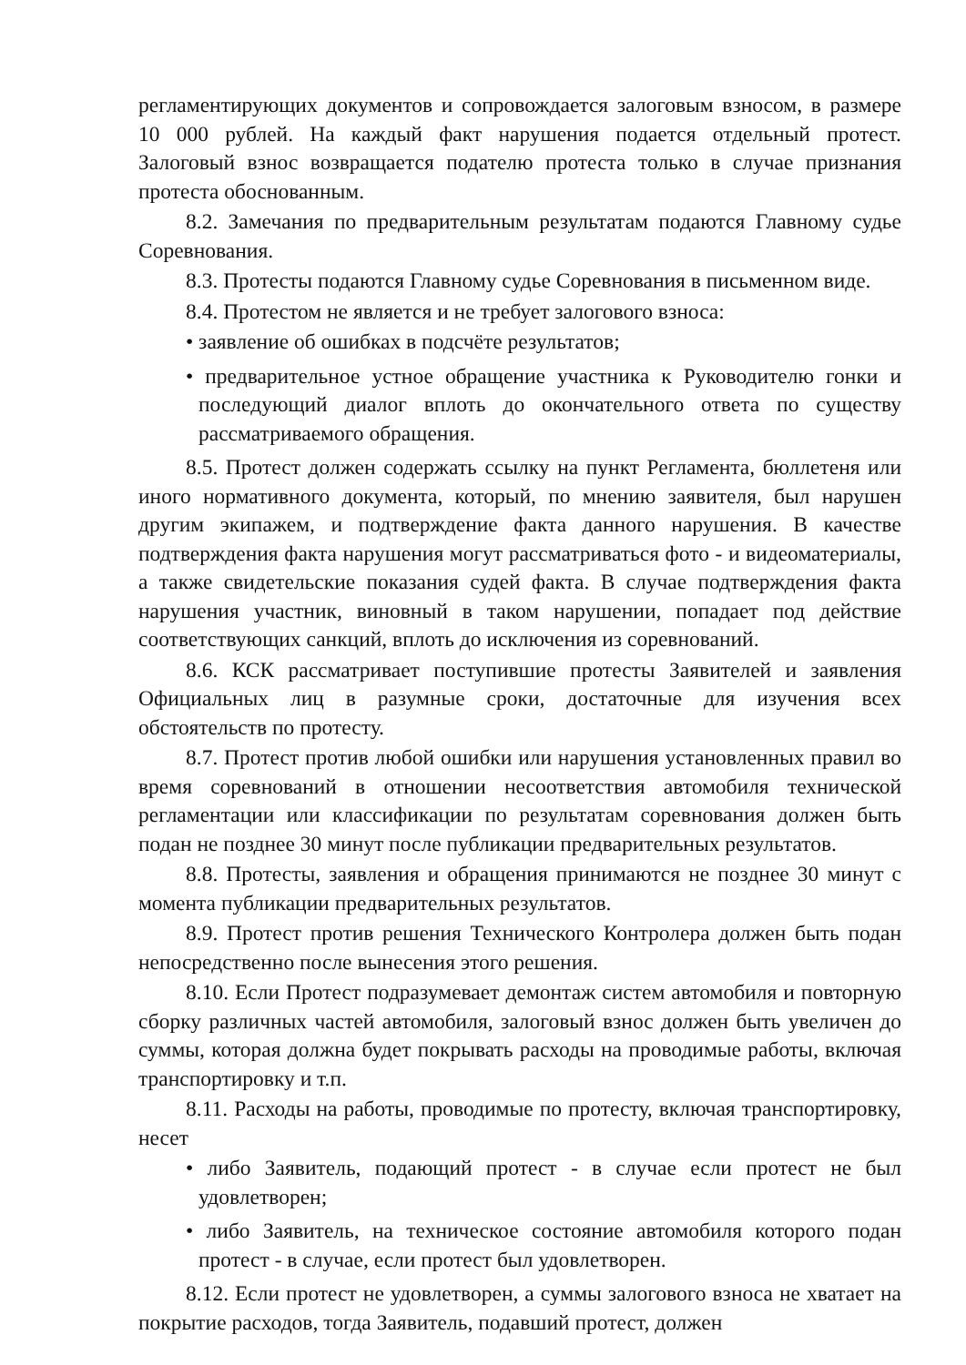регламентирующих документов и сопровождается залоговым взносом, в размере 10 000 рублей. На каждый факт нарушения подается отдельный протест. Залоговый взнос возвращается подателю протеста только в случае признания протеста обоснованным.
8.2. Замечания по предварительным результатам подаются Главному судье Соревнования.
8.3. Протесты подаются Главному судье Соревнования в письменном виде.
8.4. Протестом не является и не требует залогового взноса:
• заявление об ошибках в подсчёте результатов;
• предварительное устное обращение участника к Руководителю гонки и последующий диалог вплоть до окончательного ответа по существу рассматриваемого обращения.
8.5. Протест должен содержать ссылку на пункт Регламента, бюллетеня или иного нормативного документа, который, по мнению заявителя, был нарушен другим экипажем, и подтверждение факта данного нарушения. В качестве подтверждения факта нарушения могут рассматриваться фото - и видеоматериалы, а также свидетельские показания судей факта. В случае подтверждения факта нарушения участник, виновный в таком нарушении, попадает под действие соответствующих санкций, вплоть до исключения из соревнований.
8.6. КСК рассматривает поступившие протесты Заявителей и заявления Официальных лиц в разумные сроки, достаточные для изучения всех обстоятельств по протесту.
8.7. Протест против любой ошибки или нарушения установленных правил во время соревнований в отношении несоответствия автомобиля технической регламентации или классификации по результатам соревнования должен быть подан не позднее 30 минут после публикации предварительных результатов.
8.8. Протесты, заявления и обращения принимаются не позднее 30 минут с момента публикации предварительных результатов.
8.9. Протест против решения Технического Контролера должен быть подан непосредственно после вынесения этого решения.
8.10. Если Протест подразумевает демонтаж систем автомобиля и повторную сборку различных частей автомобиля, залоговый взнос должен быть увеличен до суммы, которая должна будет покрывать расходы на проводимые работы, включая транспортировку и т.п.
8.11. Расходы на работы, проводимые по протесту, включая транспортировку, несет
• либо Заявитель, подающий протест - в случае если протест не был удовлетворен;
• либо Заявитель, на техническое состояние автомобиля которого подан протест - в случае, если протест был удовлетворен.
8.12. Если протест не удовлетворен, а суммы залогового взноса не хватает на покрытие расходов, тогда Заявитель, подавший протест, должен